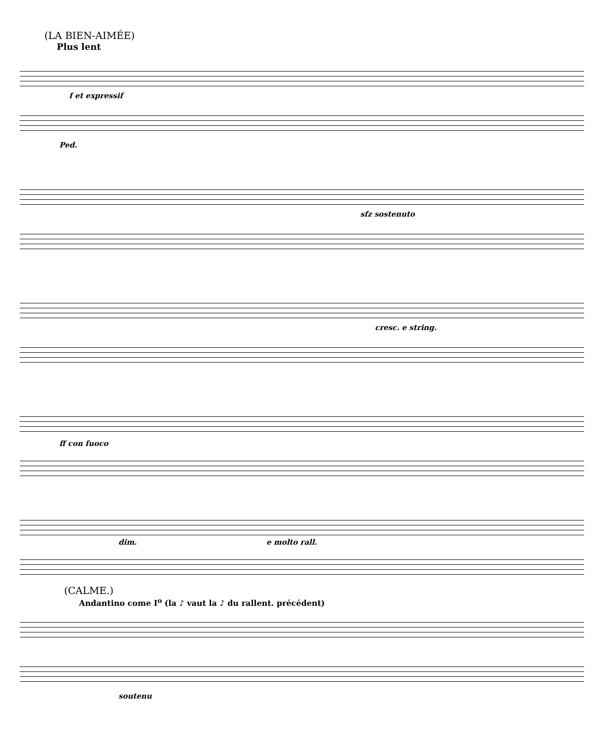(LA BIEN-AIMÉE)
Plus lent
f et expressif
Ped.
sfz sostenuto
cresc. e string.
ff con fuoco
dim. e molto rall.
(CALME.)
Andantino come I<sup>o</sup> (la ♪ vaut la ♪ du rallent. précédent)
soutenu